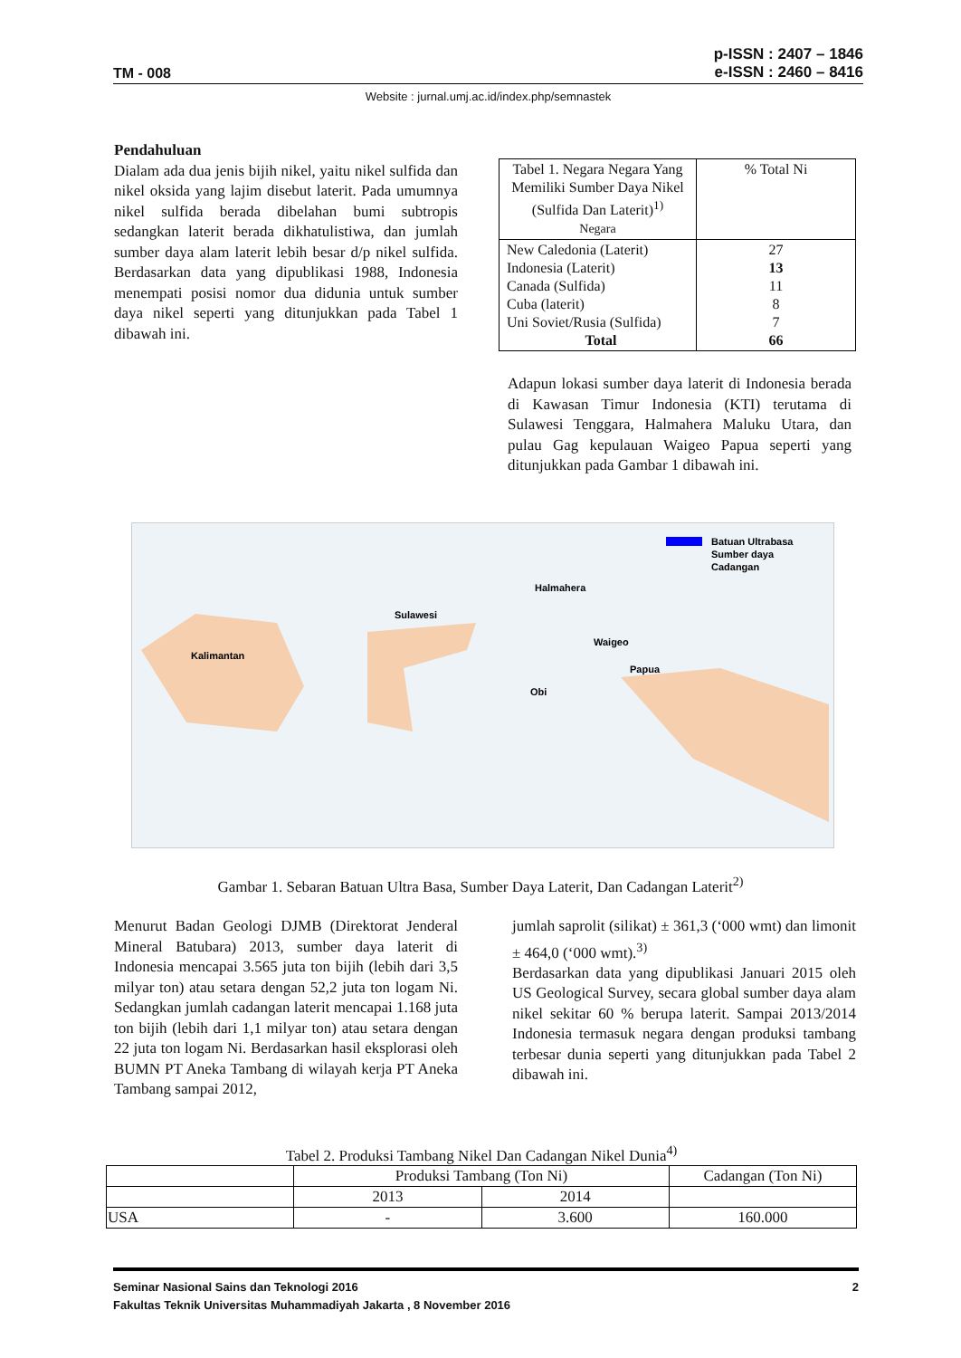TM - 008
p-ISSN : 2407 – 1846
e-ISSN : 2460 – 8416
Website : jurnal.umj.ac.id/index.php/semnastek
Pendahuluan
Dialam ada dua jenis bijih nikel, yaitu nikel sulfida dan nikel oksida yang lajim disebut laterit. Pada umumnya nikel sulfida berada dibelahan bumi subtropis sedangkan laterit berada dikhatulistiwa, dan jumlah sumber daya alam laterit lebih besar d/p nikel sulfida. Berdasarkan data yang dipublikasi 1988, Indonesia menempati posisi nomor dua didunia untuk sumber daya nikel seperti yang ditunjukkan pada Tabel 1 dibawah ini.
| Tabel 1. Negara Negara Yang Memiliki Sumber Daya Nikel (Sulfida Dan Laterit)<sup>1)</sup> Negara | % Total Ni |
| New Caledonia (Laterit) Indonesia (Laterit) Canada (Sulfida) Cuba (laterit) Uni Soviet/Rusia (Sulfida) Total | 27 13 11 8 7 66 |
Adapun lokasi sumber daya laterit di Indonesia berada di Kawasan Timur Indonesia (KTI) terutama di Sulawesi Tenggara, Halmahera Maluku Utara, dan pulau Gag kepulauan Waigeo Papua seperti yang ditunjukkan pada Gambar 1 dibawah ini.
Kalimantan
Sulawesi
Halmahera
Waigeo
Obi
Papua
Batuan Ultrabasa
Sumber daya
Cadangan
Gambar 1. Sebaran Batuan Ultra Basa, Sumber Daya Laterit, Dan Cadangan Laterit<sup>2)</sup>
Menurut Badan Geologi DJMB (Direktorat Jenderal Mineral Batubara) 2013, sumber daya laterit di Indonesia mencapai 3.565 juta ton bijih (lebih dari 3,5 milyar ton) atau setara dengan 52,2 juta ton logam Ni. Sedangkan jumlah cadangan laterit mencapai 1.168 juta ton bijih (lebih dari 1,1 milyar ton) atau setara dengan 22 juta ton logam Ni. Berdasarkan hasil eksplorasi oleh BUMN PT Aneka Tambang di wilayah kerja PT Aneka Tambang sampai 2012,
jumlah saprolit (silikat) ± 361,3 (‘000 wmt) dan limonit ± 464,0 (‘000 wmt).<sup>3)</sup>
Berdasarkan data yang dipublikasi Januari 2015 oleh US Geological Survey, secara global sumber daya alam nikel sekitar 60 % berupa laterit. Sampai 2013/2014 Indonesia termasuk negara dengan produksi tambang terbesar dunia seperti yang ditunjukkan pada Tabel 2 dibawah ini.
Tabel 2. Produksi Tambang Nikel Dan Cadangan Nikel Dunia<sup>4)</sup>
| | Produksi Tambang (Ton Ni) | | Cadangan (Ton Ni) |
| --- | --- | --- | --- |
| | 2013 | 2014 | |
| USA | - | 3.600 | 160.000 |
Seminar Nasional Sains dan Teknologi 2016 2
Fakultas Teknik Universitas Muhammadiyah Jakarta , 8 November 2016